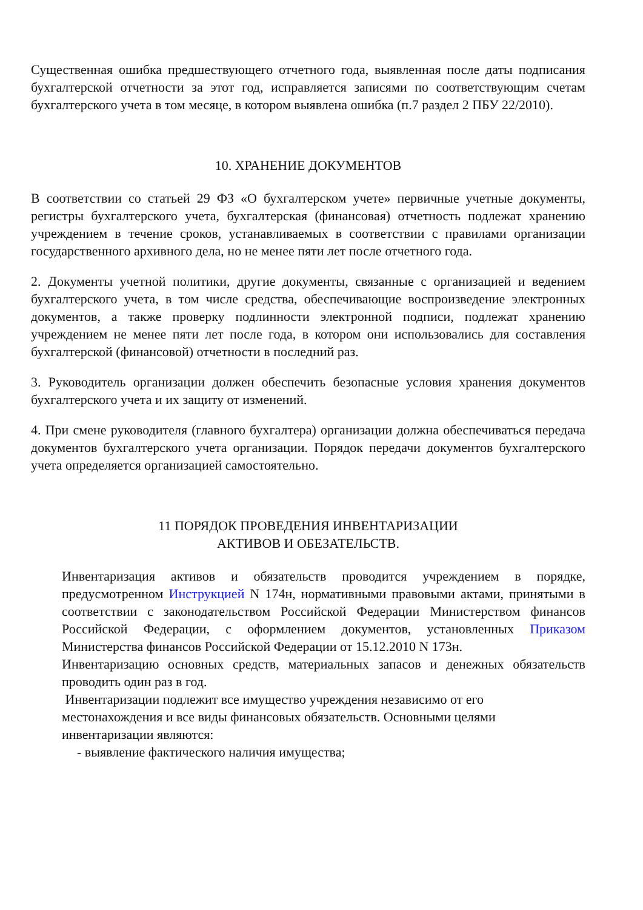Существенная ошибка предшествующего отчетного года, выявленная после даты подписания бухгалтерской отчетности за этот год, исправляется записями по соответствующим счетам бухгалтерского учета в том месяце, в котором выявлена ошибка (п.7 раздел 2 ПБУ 22/2010).
10. ХРАНЕНИЕ ДОКУМЕНТОВ
В соответствии со статьей 29 ФЗ «О бухгалтерском учете» первичные учетные документы, регистры бухгалтерского учета, бухгалтерская (финансовая) отчетность подлежат хранению учреждением в течение сроков, устанавливаемых в соответствии с правилами организации государственного архивного дела, но не менее пяти лет после отчетного года.
2. Документы учетной политики, другие документы, связанные с организацией и ведением бухгалтерского учета, в том числе средства, обеспечивающие воспроизведение электронных документов, а также проверку подлинности электронной подписи, подлежат хранению учреждением не менее пяти лет после года, в котором они использовались для составления бухгалтерской (финансовой) отчетности в последний раз.
3. Руководитель организации должен обеспечить безопасные условия хранения документов бухгалтерского учета и их защиту от изменений.
4. При смене руководителя (главного бухгалтера) организации должна обеспечиваться передача документов бухгалтерского учета организации. Порядок передачи документов бухгалтерского учета определяется организацией самостоятельно.
11 ПОРЯДОК ПРОВЕДЕНИЯ ИНВЕНТАРИЗАЦИИ
АКТИВОВ И ОБЕЗАТЕЛЬСТВ.
Инвентаризация активов и обязательств проводится учреждением в порядке, предусмотренном Инструкцией N 174н, нормативными правовыми актами, принятыми в соответствии с законодательством Российской Федерации Министерством финансов Российской Федерации, с оформлением документов, установленных Приказом Министерства финансов Российской Федерации от 15.12.2010 N 173н.
Инвентаризацию основных средств, материальных запасов и денежных обязательств проводить один раз в год.
Инвентаризации подлежит все имущество учреждения независимо от его местонахождения и все виды финансовых обязательств. Основными целями инвентаризации являются:
- выявление фактического наличия имущества;